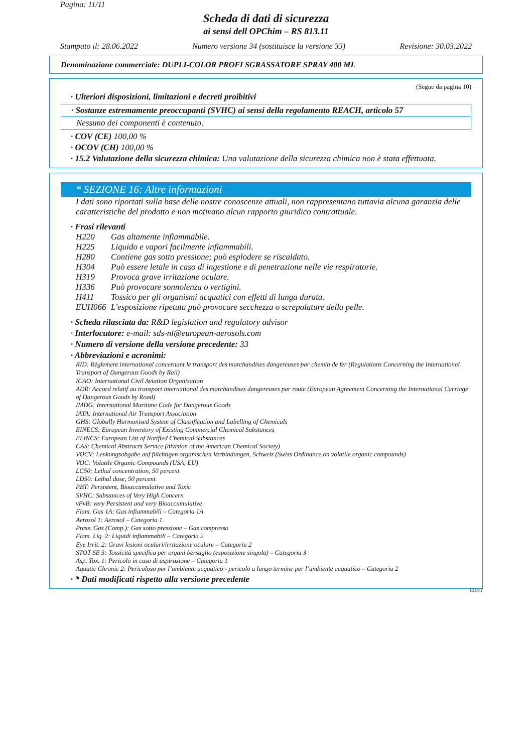Pagina: 11/11
Scheda di dati di sicurezza
ai sensi dell OPChim – RS 813.11
Stampato il: 28.06.2022 Numero versione 34 (sostituisce la versione 33) Revisione: 30.03.2022
Denominazione commerciale: DUPLI-COLOR PROFI SGRASSATORE SPRAY 400 ML
(Segue da pagina 10)
· Ulteriori disposizioni, limitazioni e decreti proibitivi
· Sostanze estremamente preoccupanti (SVHC) ai sensi della regolamento REACH, articolo 57
Nessuno dei componenti è contenuto.
· COV (CE) 100,00 %
· OCOV (CH) 100,00 %
· 15.2 Valutazione della sicurezza chimica: Una valutazione della sicurezza chimica non è stata effettuata.
* SEZIONE 16: Altre informazioni
I dati sono riportati sulla base delle nostre conoscenze attuali, non rappresentano tuttavia alcuna garanzia delle caratteristiche del prodotto e non motivano alcun rapporto giuridico contrattuale.
· Frasi rilevanti
| H220 | Gas altamente infiammabile. |
| H225 | Liquido e vapori facilmente infiammabili. |
| H280 | Contiene gas sotto pressione; può esplodere se riscaldato. |
| H304 | Può essere letale in caso di ingestione e di penetrazione nelle vie respiratorie. |
| H319 | Provoca grave irritazione oculare. |
| H336 | Può provocare sonnolenza o vertigini. |
| H411 | Tossico per gli organismi acquatici con effetti di lunga durata. |
| EUH066 | L'esposizione ripetuta può provocare secchezza o screpolature della pelle. |
· Scheda rilasciata da: R&D legislation and regulatory advisor
· Interlocutore: e-mail: sds-nl@european-aerosols.com
· Numero di versione della versione precedente: 33
· Abbreviazioni e acronimi:
RID: Règlement international concernant le transport des marchandises dangereuses par chemin de fer (Regulations Concerning the International Transport of Dangerous Goods by Rail)
ICAO: International Civil Aviation Organisation
ADR: Accord relatif au transport international des marchandises dangereuses par route (European Agreement Concerning the International Carriage of Dangerous Goods by Road)
IMDG: International Maritime Code for Dangerous Goods
IATA: International Air Transport Association
GHS: Globally Harmonised System of Classification and Labelling of Chemicals
EINECS: European Inventory of Existing Commercial Chemical Substances
ELINCS: European List of Notified Chemical Substances
CAS: Chemical Abstracts Service (division of the American Chemical Society)
VOCV: Lenkungsabgabe auf flüchtigen organischen Verbindungen, Schweiz (Swiss Ordinance on volatile organic compounds)
VOC: Volatile Organic Compounds (USA, EU)
LC50: Lethal concentration, 50 percent
LD50: Lethal dose, 50 percent
PBT: Persistent, Bioaccumulative and Toxic
SVHC: Substances of Very High Concern
vPvB: very Persistent and very Bioaccumulative
Flam. Gas 1A: Gas infiammabili – Categoria 1A
Aerosol 1: Aerosol – Categoria 1
Press. Gas (Comp.): Gas sotto pressione – Gas compresso
Flam. Liq. 2: Liquidi infiammabili – Categoria 2
Eye Irrit. 2: Gravi lesioni oculari/irritazione oculare – Categoria 2
STOT SE 3: Tossicità specifica per organi bersaglio (esposizione singola) – Categoria 3
Asp. Tox. 1: Pericolo in caso di aspirazione – Categoria 1
Aquatic Chronic 2: Pericoloso per l’ambiente acquatico - pericolo a lungo termine per l’ambiente acquatico – Categoria 2
· * Dati modificati rispetto alla versione precedente
CH/IT